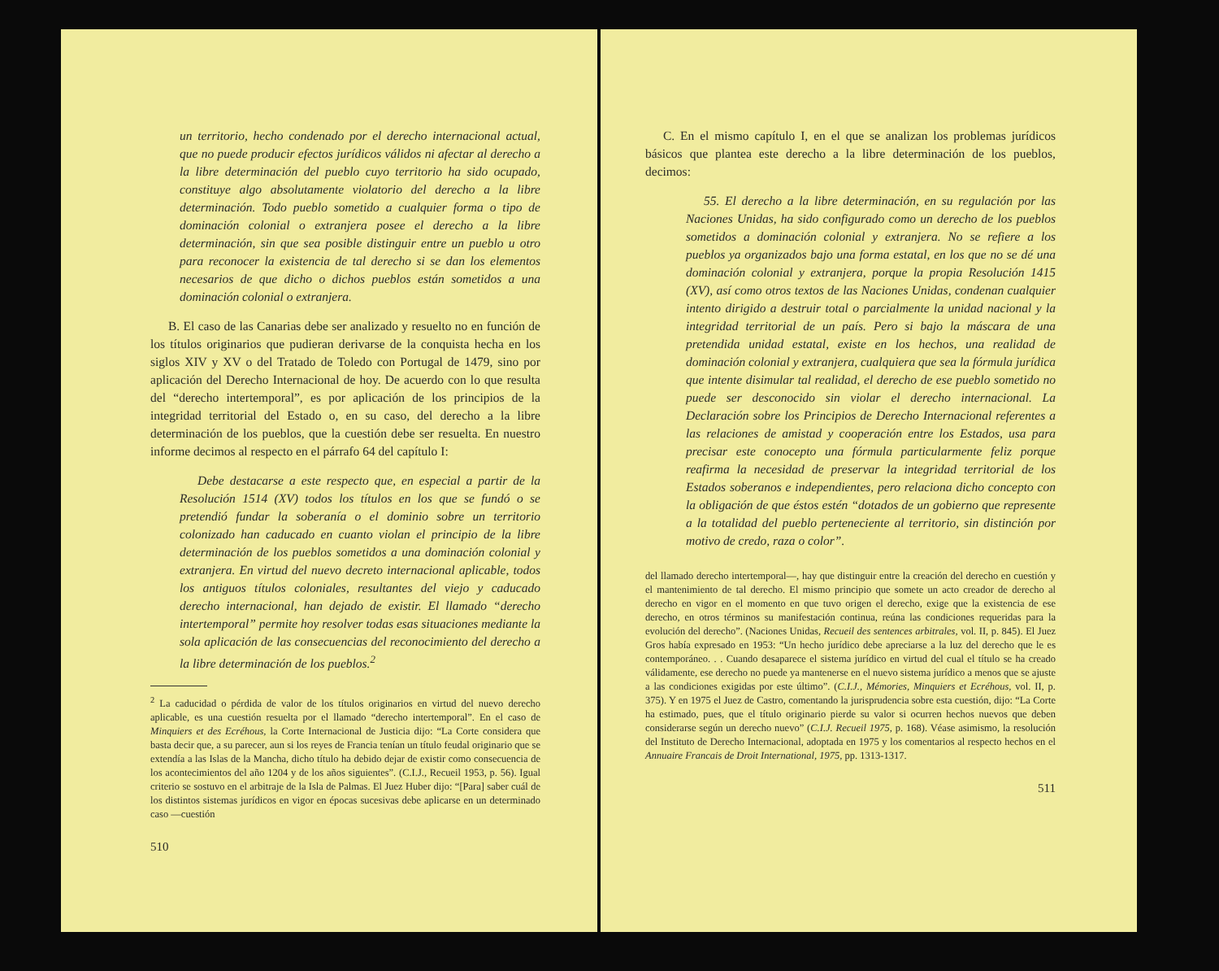un territorio, hecho condenado por el derecho internacional actual, que no puede producir efectos jurídicos válidos ni afectar al derecho a la libre determinación del pueblo cuyo territorio ha sido ocupado, constituye algo absolutamente violatorio del derecho a la libre determinación. Todo pueblo sometido a cualquier forma o tipo de dominación colonial o extranjera posee el derecho a la libre determinación, sin que sea posible distinguir entre un pueblo u otro para reconocer la existencia de tal derecho si se dan los elementos necesarios de que dicho o dichos pueblos están sometidos a una dominación colonial o extranjera.
B. El caso de las Canarias debe ser analizado y resuelto no en función de los títulos originarios que pudieran derivarse de la conquista hecha en los siglos XIV y XV o del Tratado de Toledo con Portugal de 1479, sino por aplicación del Derecho Internacional de hoy. De acuerdo con lo que resulta del “derecho intertemporal”, es por aplicación de los principios de la integridad territorial del Estado o, en su caso, del derecho a la libre determinación de los pueblos, que la cuestión debe ser resuelta. En nuestro informe decimos al respecto en el párrafo 64 del capítulo I:
Debe destacarse a este respecto que, en especial a partir de la Resolución 1514 (XV) todos los títulos en los que se fundó o se pretendió fundar la soberanía o el dominio sobre un territorio colonizado han caducado en cuanto violan el principio de la libre determinación de los pueblos sometidos a una dominación colonial y extranjera. En virtud del nuevo decreto internacional aplicable, todos los antiguos títulos coloniales, resultantes del viejo y caducado derecho internacional, han dejado de existir. El llamado “derecho intertemporal” permite hoy resolver todas esas situaciones mediante la sola aplicación de las consecuencias del reconocimiento del derecho a la libre determinación de los pueblos.<sup>2</sup>
<sup>2</sup> La caducidad o pérdida de valor de los títulos originarios en virtud del nuevo derecho aplicable, es una cuestión resuelta por el llamado “derecho intertemporal”. En el caso de Minquiers et des Ecréhous, la Corte Internacional de Justicia dijo: “La Corte considera que basta decir que, a su parecer, aun si los reyes de Francia tenían un título feudal originario que se extendía a las Islas de la Mancha, dicho título ha debido dejar de existir como consecuencia de los acontecimientos del año 1204 y de los años siguientes”. (C.I.J., Recueil 1953, p. 56). Igual criterio se sostuvo en el arbitraje de la Isla de Palmas. El Juez Huber dijo: “[Para] saber cuál de los distintos sistemas jurídicos en vigor en épocas sucesivas debe aplicarse en un determinado caso —cuestión
510
C. En el mismo capítulo I, en el que se analizan los problemas jurídicos básicos que plantea este derecho a la libre determinación de los pueblos, decimos:
55. El derecho a la libre determinación, en su regulación por las Naciones Unidas, ha sido configurado como un derecho de los pueblos sometidos a dominación colonial y extranjera. No se refiere a los pueblos ya organizados bajo una forma estatal, en los que no se dé una dominación colonial y extranjera, porque la propia Resolución 1415 (XV), así como otros textos de las Naciones Unidas, condenan cualquier intento dirigido a destruir total o parcialmente la unidad nacional y la integridad territorial de un país. Pero si bajo la máscara de una pretendida unidad estatal, existe en los hechos, una realidad de dominación colonial y extranjera, cualquiera que sea la fórmula jurídica que intente disimular tal realidad, el derecho de ese pueblo sometido no puede ser desconocido sin violar el derecho internacional. La Declaración sobre los Principios de Derecho Internacional referentes a las relaciones de amistad y cooperación entre los Estados, usa para precisar este conocepto una fórmula particularmente feliz porque reafirma la necesidad de preservar la integridad territorial de los Estados soberanos e independientes, pero relaciona dicho concepto con la obligación de que éstos estén “dotados de un gobierno que represente a la totalidad del pueblo perteneciente al territorio, sin distinción por motivo de credo, raza o color”.
del llamado derecho intertemporal—, hay que distinguir entre la creación del derecho en cuestión y el mantenimiento de tal derecho. El mismo principio que somete un acto creador de derecho al derecho en vigor en el momento en que tuvo origen el derecho, exige que la existencia de ese derecho, en otros términos su manifestación continua, reúna las condiciones requeridas para la evolución del derecho”. (Naciones Unidas, Recueil des sentences arbitrales, vol. II, p. 845). El Juez Gros había expresado en 1953: “Un hecho jurídico debe apreciarse a la luz del derecho que le es contemporáneo. . . Cuando desaparece el sistema jurídico en virtud del cual el título se ha creado válidamente, ese derecho no puede ya mantenerse en el nuevo sistema jurídico a menos que se ajuste a las condiciones exigidas por este último”. (C.I.J., Mémories, Minquiers et Ecréhous, vol. II, p. 375). Y en 1975 el Juez de Castro, comentando la jurisprudencia sobre esta cuestión, dijo: “La Corte ha estimado, pues, que el título originario pierde su valor si ocurren hechos nuevos que deben considerarse según un derecho nuevo” (C.I.J. Recueil 1975, p. 168). Véase asimismo, la resolución del Instituto de Derecho Internacional, adoptada en 1975 y los comentarios al respecto hechos en el Annuaire Francais de Droit International, 1975, pp. 1313-1317.
511